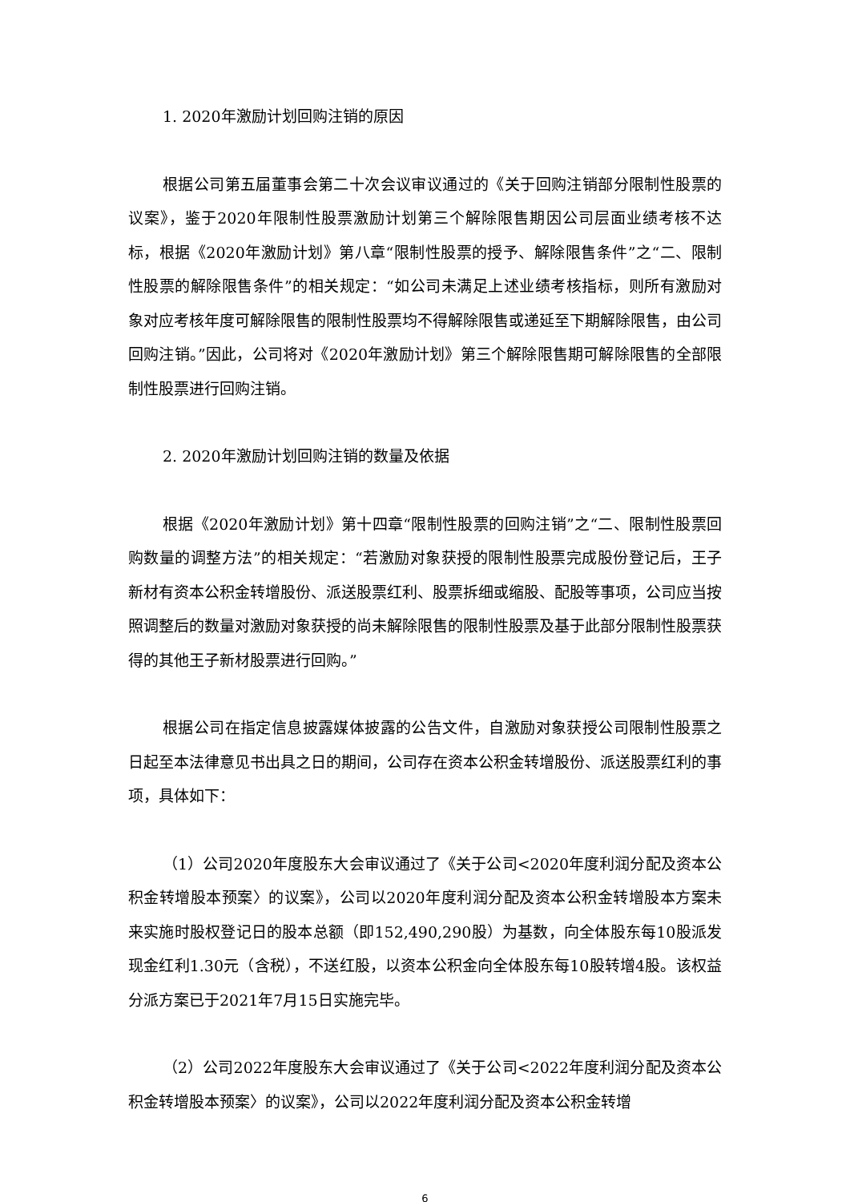1. 2020年激励计划回购注销的原因
根据公司第五届董事会第二十次会议审议通过的《关于回购注销部分限制性股票的议案》，鉴于2020年限制性股票激励计划第三个解除限售期因公司层面业绩考核不达标，根据《2020年激励计划》第八章“限制性股票的授予、解除限售条件”之“二、限制性股票的解除限售条件”的相关规定：“如公司未满足上述业绩考核指标，则所有激励对象对应考核年度可解除限售的限制性股票均不得解除限售或递延至下期解除限售，由公司回购注销。”因此，公司将对《2020年激励计划》第三个解除限售期可解除限售的全部限制性股票进行回购注销。
2. 2020年激励计划回购注销的数量及依据
根据《2020年激励计划》第十四章“限制性股票的回购注销”之“二、限制性股票回购数量的调整方法”的相关规定：“若激励对象获授的限制性股票完成股份登记后，王子新材有资本公积金转增股份、派送股票红利、股票拆细或缩股、配股等事项，公司应当按照调整后的数量对激励对象获授的尚未解除限售的限制性股票及基于此部分限制性股票获得的其他王子新材股票进行回购。”
根据公司在指定信息披露媒体披露的公告文件，自激励对象获授公司限制性股票之日起至本法律意见书出具之日的期间，公司存在资本公积金转增股份、派送股票红利的事项，具体如下：
（1）公司2020年度股东大会审议通过了《关于公司<2020年度利润分配及资本公积金转增股本预案〉的议案》，公司以2020年度利润分配及资本公积金转增股本方案未来实施时股权登记日的股本总额（即152,490,290股）为基数，向全体股东每10股派发现金红利1.30元（含税），不送红股，以资本公积金向全体股东每10股转增4股。该权益分派方案已于2021年7月15日实施完毕。
（2）公司2022年度股东大会审议通过了《关于公司<2022年度利润分配及资本公积金转增股本预案〉的议案》，公司以2022年度利润分配及资本公积金转增
6